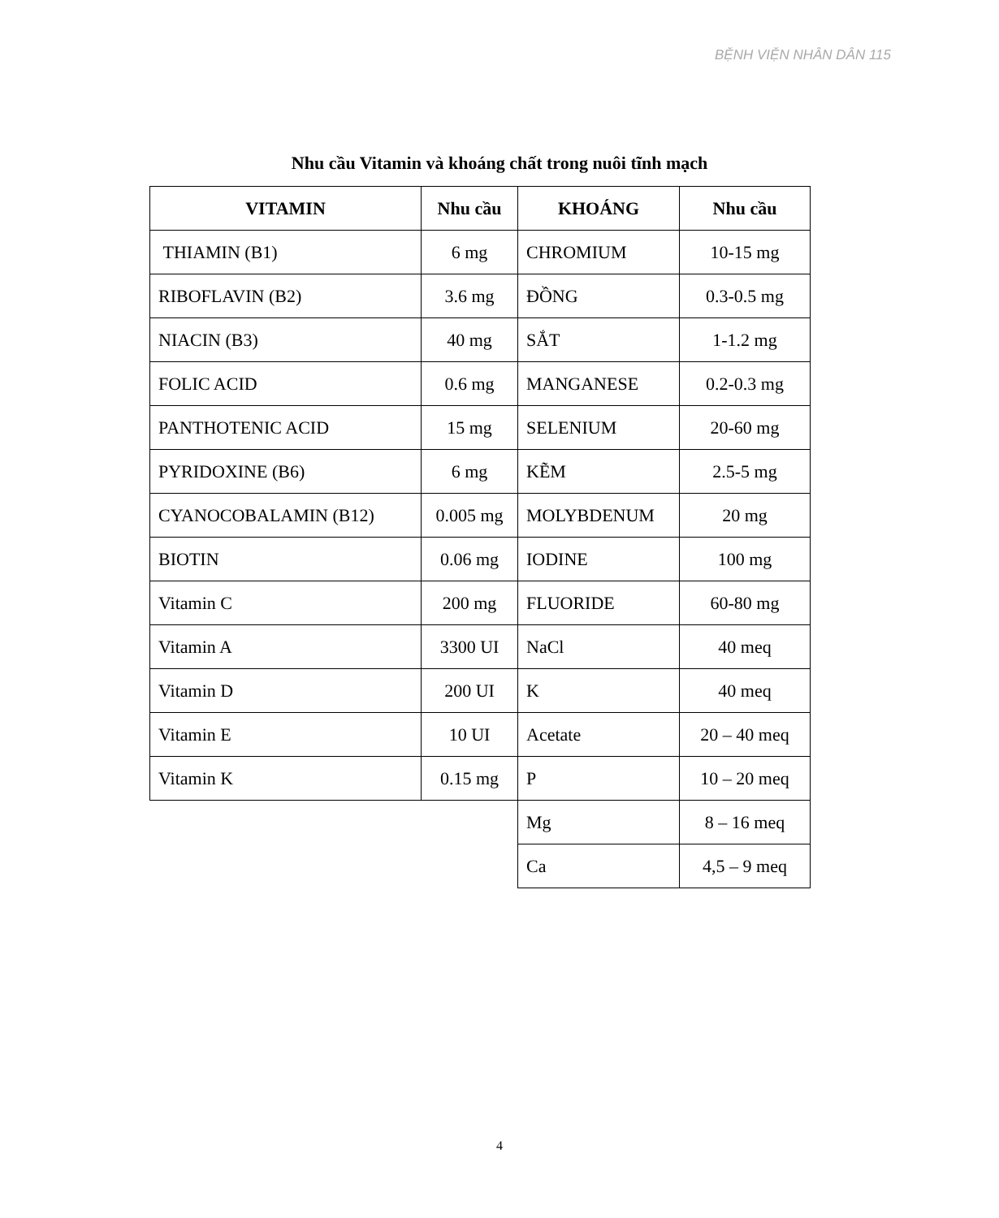BỆNH VIỆN NHÂN DÂN 115
Nhu cầu Vitamin và khoáng chất trong nuôi tĩnh mạch
| VITAMIN | Nhu cầu | KHOÁNG | Nhu cầu |
| --- | --- | --- | --- |
| THIAMIN (B1) | 6 mg | CHROMIUM | 10-15 mg |
| RIBOFLAVIN (B2) | 3.6 mg | ĐỒNG | 0.3-0.5 mg |
| NIACIN (B3) | 40 mg | SẮT | 1-1.2 mg |
| FOLIC ACID | 0.6 mg | MANGANESE | 0.2-0.3 mg |
| PANTHOTENIC ACID | 15 mg | SELENIUM | 20-60 mg |
| PYRIDOXINE (B6) | 6 mg | KẼM | 2.5-5 mg |
| CYANOCOBALAMIN (B12) | 0.005 mg | MOLYBDENUM | 20 mg |
| BIOTIN | 0.06 mg | IODINE | 100 mg |
| Vitamin C | 200 mg | FLUORIDE | 60-80 mg |
| Vitamin A | 3300 UI | NaCl | 40 meq |
| Vitamin D | 200 UI | K | 40 meq |
| Vitamin E | 10 UI | Acetate | 20 – 40 meq |
| Vitamin K | 0.15 mg | P | 10 – 20 meq |
| | | Mg | 8 – 16 meq |
| | | Ca | 4,5 – 9 meq |
4